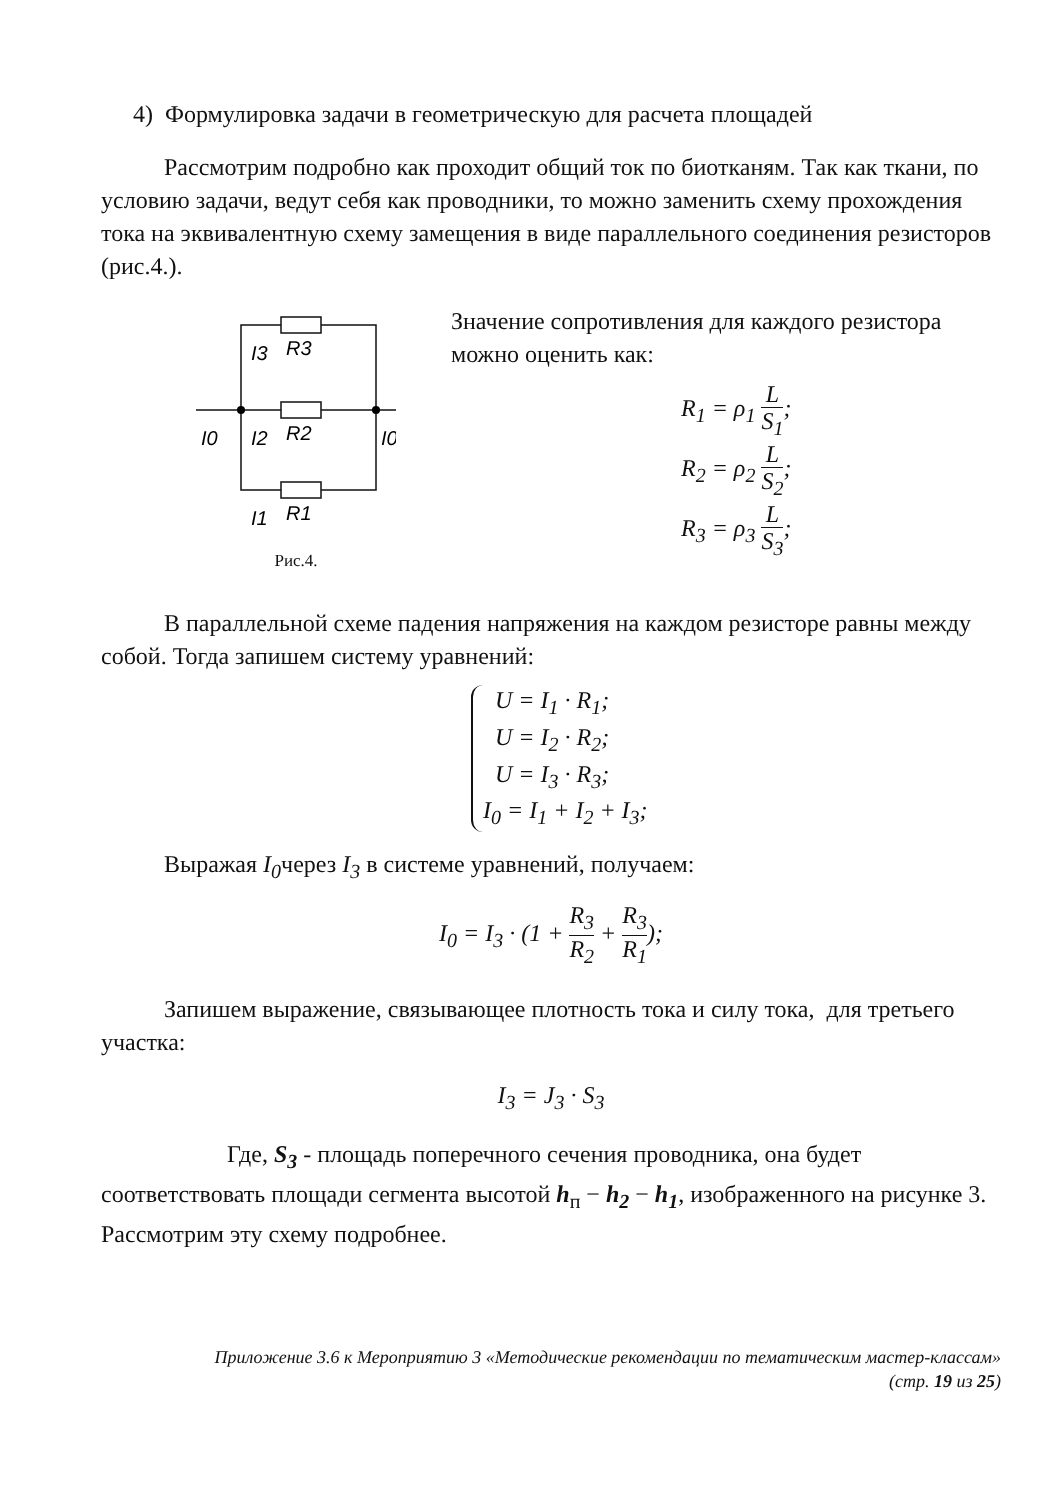4) Формулировка задачи в геометрическую для расчета площадей
Рассмотрим подробно как проходит общий ток по биотканям. Так как ткани, по условию задачи, ведут себя как проводники, то можно заменить схему прохождения тока на эквивалентную схему замещения в виде параллельного соединения резисторов (рис.4.).
I3
R3
I0
I2
R2
I0
I1
R1
Рис.4.
Значение сопротивления для каждого резистора можно оценить как:
R<sub>1</sub> = ρ<sub>1</sub> L S<sub>1</sub>;
R<sub>2</sub> = ρ<sub>2</sub> L S<sub>2</sub>;
R<sub>3</sub> = ρ<sub>3</sub> L S<sub>3</sub>;
В параллельной схеме падения напряжения на каждом резисторе равны между собой. Тогда запишем систему уравнений:
U = I<sub>1</sub> · R<sub>1</sub>;
U = I<sub>2</sub> · R<sub>2</sub>;
U = I<sub>3</sub> · R<sub>3</sub>;
I<sub>0</sub> = I<sub>1</sub> + I<sub>2</sub> + I<sub>3</sub>;
Выражая I<sub>0</sub>через I<sub>3</sub> в системе уравнений, получаем:
I<sub>0</sub> = I<sub>3</sub> · (1 + R<sub>3</sub> R<sub>2</sub> + R<sub>3</sub> R<sub>1</sub>);
Запишем выражение, связывающее плотность тока и силу тока, для третьего участка:
I<sub>3</sub> = J<sub>3</sub> · S<sub>3</sub>
Где, S<sub>3</sub> - площадь поперечного сечения проводника, она будет соответствовать площади сегмента высотой h<sub>п</sub> − h<sub>2</sub> − h<sub>1</sub>, изображенного на рисунке 3. Рассмотрим эту схему подробнее.
Приложение 3.6 к Мероприятию 3 «Методические рекомендации по тематическим мастер-классам»
(стр. 19 из 25)